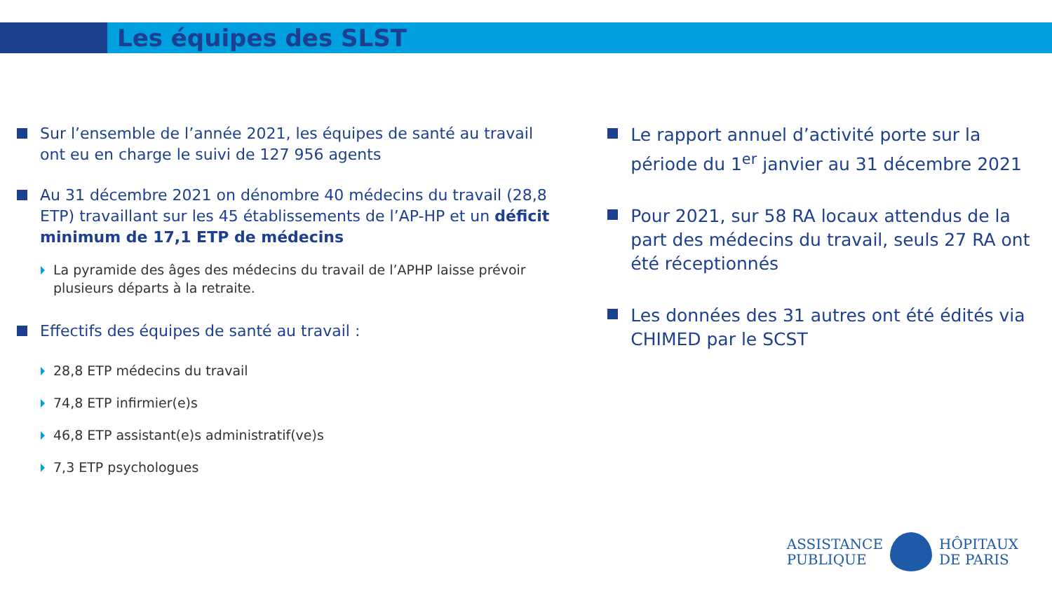Les équipes des SLST
Sur l’ensemble de l’année 2021, les équipes de santé au travail ont eu en charge le suivi de 127 956 agents
Au 31 décembre 2021 on dénombre 40 médecins du travail (28,8 ETP) travaillant sur les 45 établissements de l’AP-HP et un déficit minimum de 17,1 ETP de médecins
La pyramide des âges des médecins du travail de l’APHP laisse prévoir plusieurs départs à la retraite.
Effectifs des équipes de santé au travail :
28,8 ETP médecins du travail
74,8 ETP infirmier(e)s
46,8 ETP assistant(e)s administratif(ve)s
7,3 ETP psychologues
Le rapport annuel d’activité porte sur la période du 1<sup>er</sup> janvier au 31 décembre 2021
Pour 2021, sur 58 RA locaux attendus de la part des médecins du travail, seuls 27 RA ont été réceptionnés
Les données des 31 autres ont été édités via CHIMED par le SCST
ASSISTANCE
PUBLIQUE
HÔPITAUX
DE PARIS